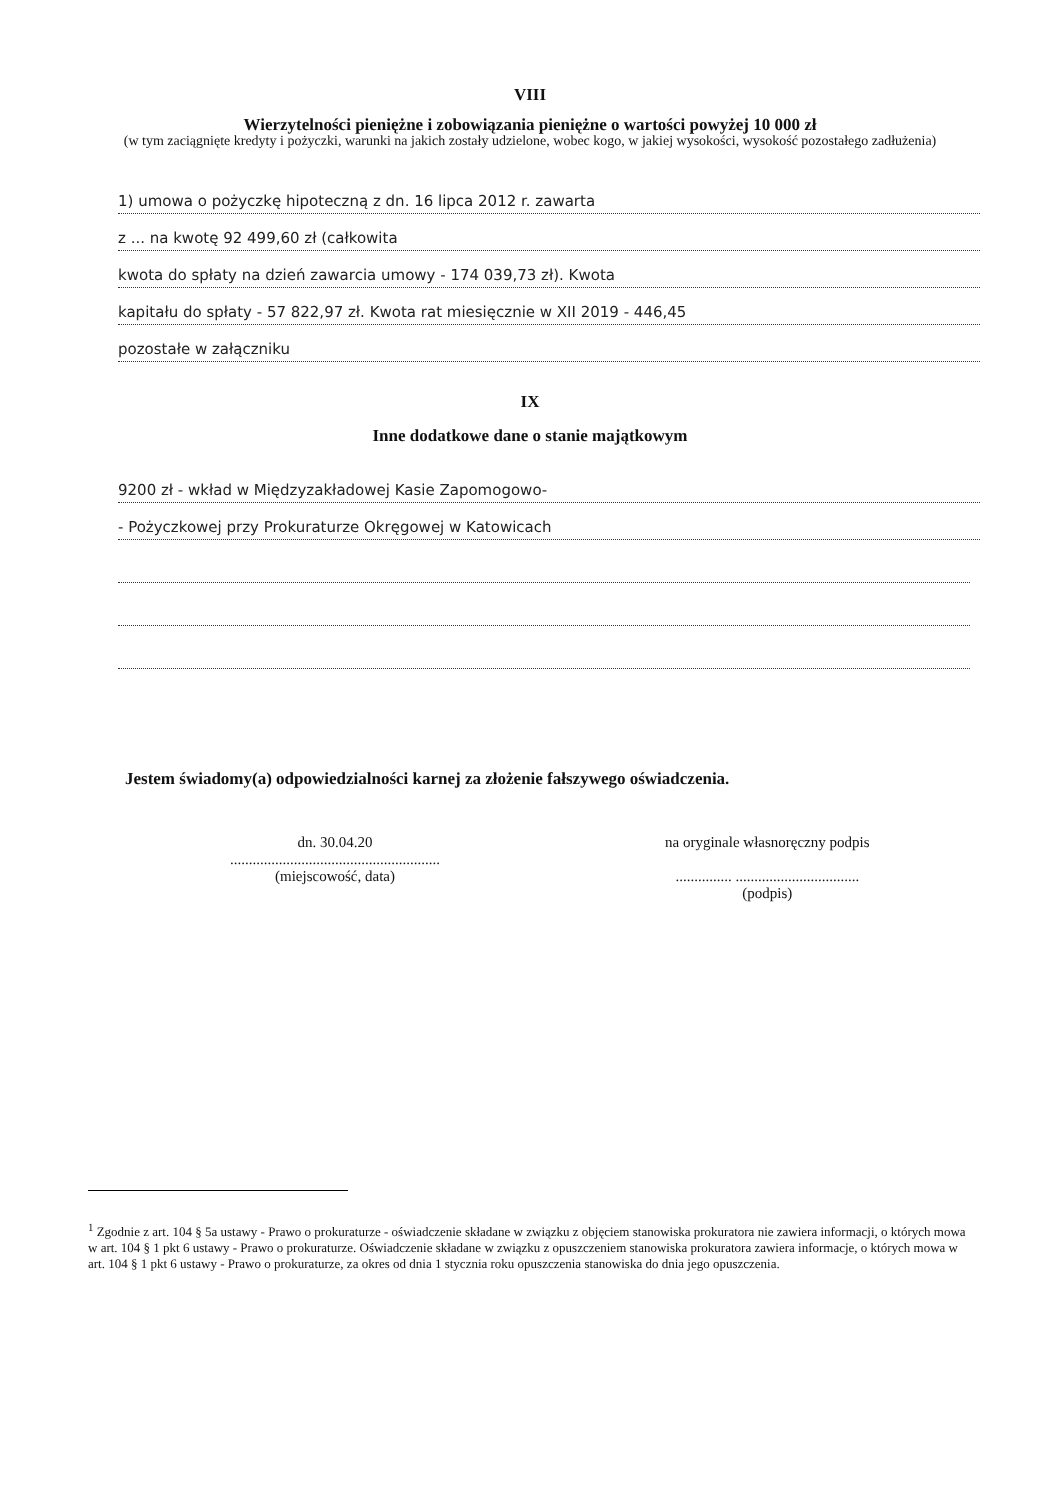VIII
Wierzytelności pieniężne i zobowiązania pieniężne o wartości powyżej 10 000 zł
(w tym zaciągnięte kredyty i pożyczki, warunki na jakich zostały udzielone, wobec kogo, w jakiej wysokości, wysokość pozostałego zadłużenia)
1) umowa o pożyczkę hipoteczną z dn. 16 lipca 2012 r. zawarta
z ... na kwotę 92 499,60 zł (całkowita
kwota do spłaty na dzień zawarcia umowy - 174 039,73 zł). Kwota
kapitału do spłaty - 57 822,97 zł. Kwota rat miesięcznie w XII 2019 - 446,45
pozostałe w załączniku
IX
Inne dodatkowe dane o stanie majątkowym
9200 zł - wkład w Międzyzakładowej Kasie Zapomogowo-
- Pożyczkowej przy Prokuraturze Okręgowej w Katowicach
Jestem świadomy(a) odpowiedzialności karnej za złożenie fałszywego oświadczenia.
dn. 30.04.20
........................................................
(miejscowość, data)
na oryginale własnoręczny podpis
............... .................................
(podpis)
<sup>1</sup> Zgodnie z art. 104 § 5a ustawy - Prawo o prokuraturze - oświadczenie składane w związku z objęciem stanowiska prokuratora nie zawiera informacji, o których mowa w art. 104 § 1 pkt 6 ustawy - Prawo o prokuraturze. Oświadczenie składane w związku z opuszczeniem stanowiska prokuratora zawiera informacje, o których mowa w art. 104 § 1 pkt 6 ustawy - Prawo o prokuraturze, za okres od dnia 1 stycznia roku opuszczenia stanowiska do dnia jego opuszczenia.